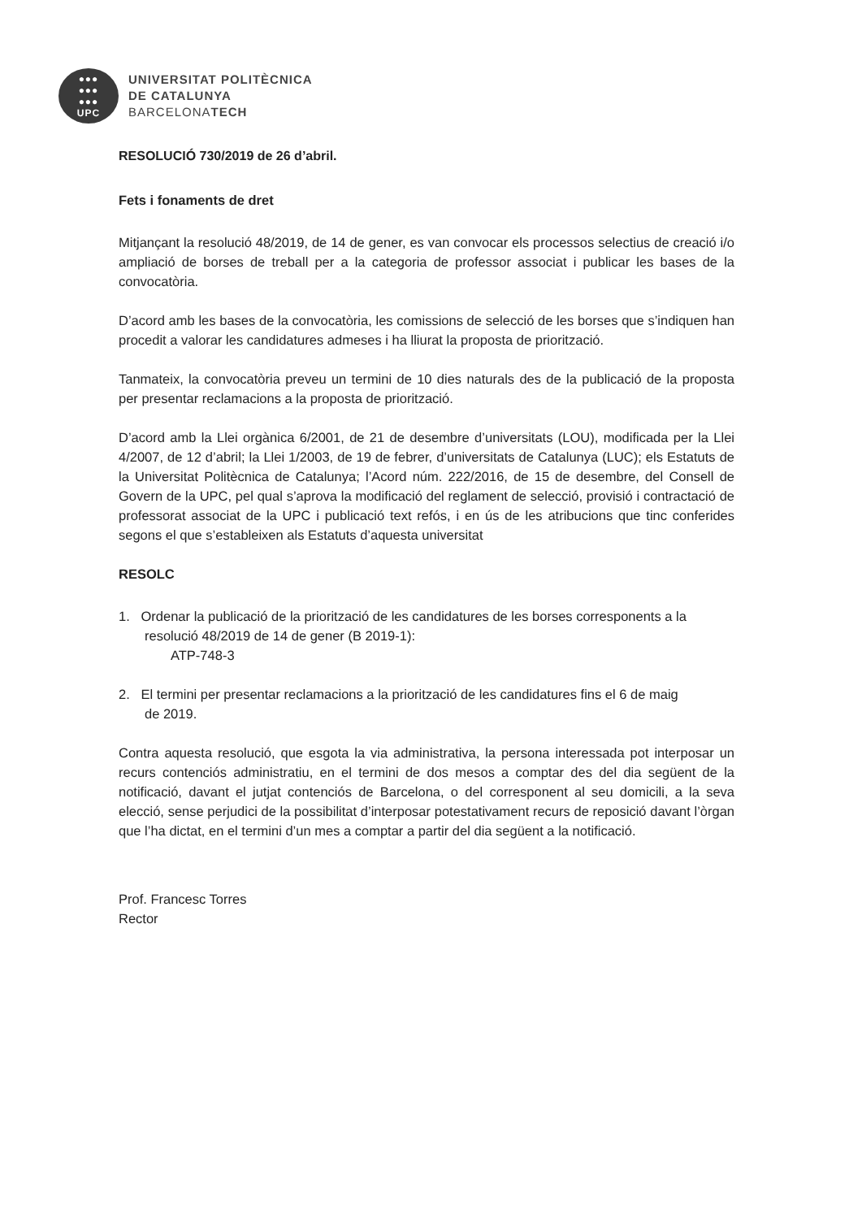●●●
●●●
●●●
UPC
UNIVERSITAT POLITÈCNICA
DE CATALUNYA
BARCELONATECH
RESOLUCIÓ 730/2019 de 26 d’abril.
Fets i fonaments de dret
Mitjançant la resolució 48/2019, de 14 de gener, es van convocar els processos selectius de creació i/o ampliació de borses de treball per a la categoria de professor associat i publicar les bases de la convocatòria.
D’acord amb les bases de la convocatòria, les comissions de selecció de les borses que s’indiquen han procedit a valorar les candidatures admeses i ha lliurat la proposta de priorització.
Tanmateix, la convocatòria preveu un termini de 10 dies naturals des de la publicació de la proposta per presentar reclamacions a la proposta de priorització.
D’acord amb la Llei orgànica 6/2001, de 21 de desembre d’universitats (LOU), modificada per la Llei 4/2007, de 12 d’abril; la Llei 1/2003, de 19 de febrer, d’universitats de Catalunya (LUC); els Estatuts de la Universitat Politècnica de Catalunya; l’Acord núm. 222/2016, de 15 de desembre, del Consell de Govern de la UPC, pel qual s’aprova la modificació del reglament de selecció, provisió i contractació de professorat associat de la UPC i publicació text refós, i en ús de les atribucions que tinc conferides segons el que s’estableixen als Estatuts d’aquesta universitat
RESOLC
1. Ordenar la publicació de la priorització de les candidatures de les borses corresponents a la
resolució 48/2019 de 14 de gener (B 2019-1):
ATP-748-3
2. El termini per presentar reclamacions a la priorització de les candidatures fins el 6 de maig
de 2019.
Contra aquesta resolució, que esgota la via administrativa, la persona interessada pot interposar un recurs contenciós administratiu, en el termini de dos mesos a comptar des del dia següent de la notificació, davant el jutjat contenciós de Barcelona, o del corresponent al seu domicili, a la seva elecció, sense perjudici de la possibilitat d’interposar potestativament recurs de reposició davant l’òrgan que l’ha dictat, en el termini d’un mes a comptar a partir del dia següent a la notificació.
Prof. Francesc Torres
Rector